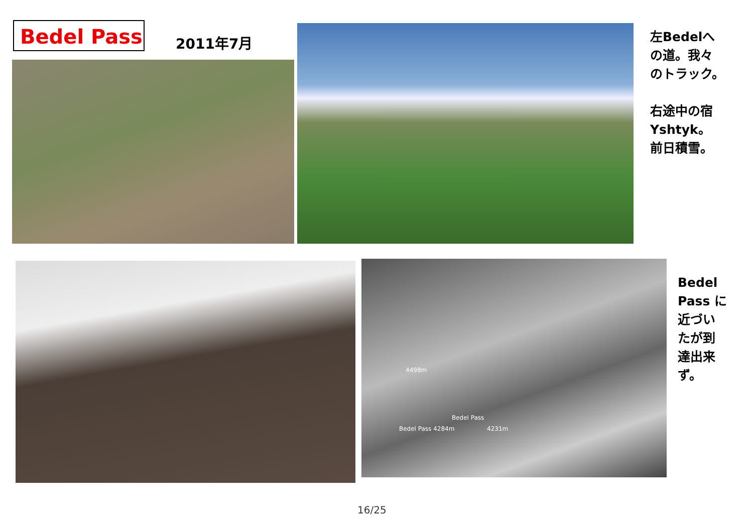Bedel Pass 2011年7月
左Bedelへ
の道。我々
のトラック。
右途中の宿
Yshtyk。
前日積雪。
4498m
Bedel Pass
Bedel Pass 4284m 4231m
Bedel
Pass に
近づい
たが到
達出来
ず。
16/25